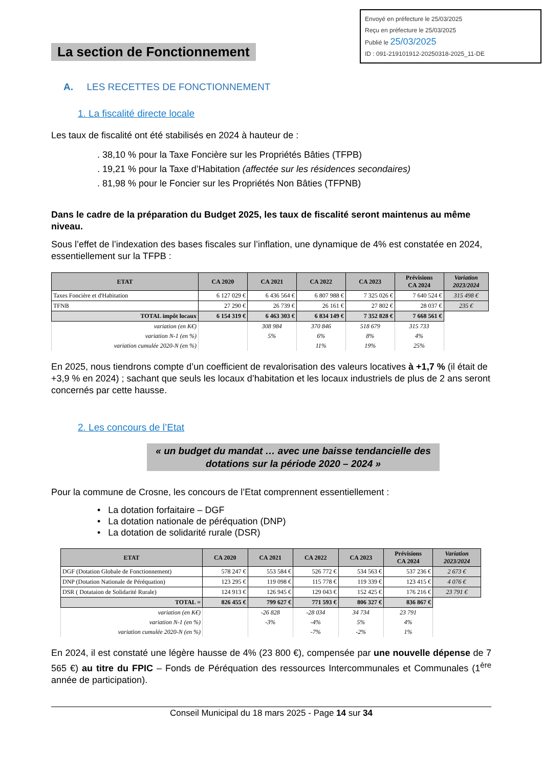Envoyé en préfecture le 25/03/2025
Reçu en préfecture le 25/03/2025
Publié le 25/03/2025
ID : 091-219101912-20250318-2025_11-DE
La section de Fonctionnement
A. LES RECETTES DE FONCTIONNEMENT
1. La fiscalité directe locale
Les taux de fiscalité ont été stabilisés en 2024 à hauteur de :
. 38,10 % pour la Taxe Foncière sur les Propriétés Bâties (TFPB)
. 19,21 % pour la Taxe d’Habitation (affectée sur les résidences secondaires)
. 81,98 % pour le Foncier sur les Propriétés Non Bâties (TFPNB)
Dans le cadre de la préparation du Budget 2025, les taux de fiscalité seront maintenus au même niveau.
Sous l’effet de l’indexation des bases fiscales sur l’inflation, une dynamique de 4% est constatée en 2024, essentiellement sur la TFPB :
| ETAT | CA 2020 | CA 2021 | CA 2022 | CA 2023 | Prévisions CA 2024 | Variation 2023/2024 |
| --- | --- | --- | --- | --- | --- | --- |
| Taxes Foncière et d'Habitation | 6 127 029 € | 6 436 564 € | 6 807 988 € | 7 325 026 € | 7 640 524 € | 315 498 € |
| TFNB | 27 290 € | 26 739 € | 26 161 € | 27 802 € | 28 037 € | 235 € |
| TOTAL impôt locaux | 6 154 319 € | 6 463 303 € | 6 834 149 € | 7 352 828 € | 7 668 561 € | |
| variation (en K€) | | 308 984 | 370 846 | 518 679 | 315 733 | |
| variation N-1 (en %) | | 5% | 6% | 8% | 4% | |
| variation cumulée 2020-N (en %) | | | 11% | 19% | 25% | |
En 2025, nous tiendrons compte d’un coefficient de revalorisation des valeurs locatives à +1,7 % (il était de +3,9 % en 2024) ; sachant que seuls les locaux d’habitation et les locaux industriels de plus de 2 ans seront concernés par cette hausse.
2. Les concours de l’Etat
« un budget du mandat … avec une baisse tendancielle des dotations sur la période 2020 – 2024 »
Pour la commune de Crosne, les concours de l’Etat comprennent essentiellement :
• La dotation forfaitaire – DGF
• La dotation nationale de péréquation (DNP)
• La dotation de solidarité rurale (DSR)
| ETAT | CA 2020 | CA 2021 | CA 2022 | CA 2023 | Prévisions CA 2024 | Variation 2023/2024 |
| --- | --- | --- | --- | --- | --- | --- |
| DGF (Dotation Globale de Fonctionnement) | 578 247 € | 553 584 € | 526 772 € | 534 563 € | 537 236 € | 2 673 € |
| DNP (Dotation Nationale de Péréquation) | 123 295 € | 119 098 € | 115 778 € | 119 339 € | 123 415 € | 4 076 € |
| DSR ( Dotataion de Solidarité Rurale) | 124 913 € | 126 945 € | 129 043 € | 152 425 € | 176 216 € | 23 791 € |
| TOTAL = | 826 455 € | 799 627 € | 771 593 € | 806 327 € | 836 867 € | |
| variation (en K€) | | -26 828 | -28 034 | 34 734 | 23 791 | |
| variation N-1 (en %) | | -3% | -4% | 5% | 4% | |
| variation cumulée 2020-N (en %) | | | -7% | -2% | 1% | |
En 2024, il est constaté une légère hausse de 4% (23 800 €), compensée par une nouvelle dépense de 7 565 €) au titre du FPIC – Fonds de Péréquation des ressources Intercommunales et Communales (1<sup>ère</sup> année de participation).
Conseil Municipal du 18 mars 2025 - Page 14 sur 34